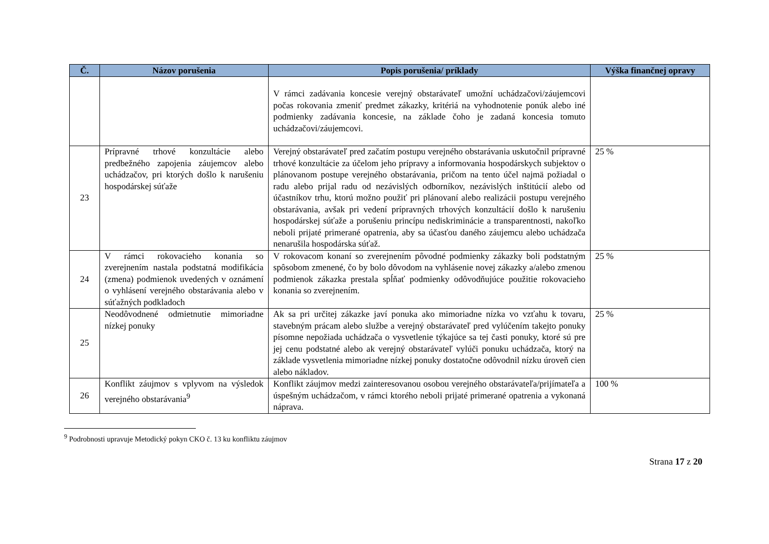| Č. | Názov porušenia | Popis porušenia/ príklady | Výška finančnej opravy |
| --- | --- | --- | --- |
| | | V rámci zadávania koncesie verejný obstarávateľ umožní uchádzačovi/záujemcovi počas rokovania zmeniť predmet zákazky, kritériá na vyhodnotenie ponúk alebo iné podmienky zadávania koncesie, na základe čoho je zadaná koncesia tomuto uchádzačovi/záujemcovi. | |
| 23 | Prípravné trhové konzultácie alebo predbežného zapojenia záujemcov alebo uchádzačov, pri ktorých došlo k narušeniu hospodárskej súťaže | Verejný obstarávateľ pred začatím postupu verejného obstarávania uskutočnil prípravné trhové konzultácie za účelom jeho prípravy a informovania hospodárskych subjektov o plánovanom postupe verejného obstarávania, pričom na tento účel najmä požiadal o radu alebo prijal radu od nezávislých odborníkov, nezávislých inštitúcií alebo od účastníkov trhu, ktorú možno použiť pri plánovaní alebo realizácii postupu verejného obstarávania, avšak pri vedení prípravných trhových konzultácií došlo k narušeniu hospodárskej súťaže a porušeniu princípu nediskriminácie a transparentnosti, nakoľko neboli prijaté primerané opatrenia, aby sa účasťou daného záujemcu alebo uchádzača nenarušila hospodárska súťaž. | 25 % |
| 24 | V rámci rokovacieho konania so zverejnením nastala podstatná modifikácia (zmena) podmienok uvedených v oznámení o vyhlásení verejného obstarávania alebo v súťažných podkladoch | V rokovacom konaní so zverejnením pôvodné podmienky zákazky boli podstatným spôsobom zmenené, čo by bolo dôvodom na vyhlásenie novej zákazky a/alebo zmenou podmienok zákazka prestala spĺňať podmienky odôvodňujúce použitie rokovacieho konania so zverejnením. | 25 % |
| 25 | Neodôvodnené odmietnutie mimoriadne nízkej ponuky | Ak sa pri určitej zákazke javí ponuka ako mimoriadne nízka vo vzťahu k tovaru, stavebným prácam alebo službe a verejný obstarávateľ pred vylúčením takejto ponuky písomne nepožiada uchádzača o vysvetlenie týkajúce sa tej časti ponuky, ktoré sú pre jej cenu podstatné alebo ak verejný obstarávateľ vylúči ponuku uchádzača, ktorý na základe vysvetlenia mimoriadne nízkej ponuky dostatočne odôvodnil nízku úroveň cien alebo nákladov. | 25 % |
| 26 | Konflikt záujmov s vplyvom na výsledok verejného obstarávania<sup>9</sup> | Konflikt záujmov medzi zainteresovanou osobou verejného obstarávateľa/prijímateľa a úspešným uchádzačom, v rámci ktorého neboli prijaté primerané opatrenia a vykonaná náprava. | 100 % |
<sup>9</sup> Podrobnosti upravuje Metodický pokyn CKO č. 13 ku konfliktu záujmov
Strana 17 z 20